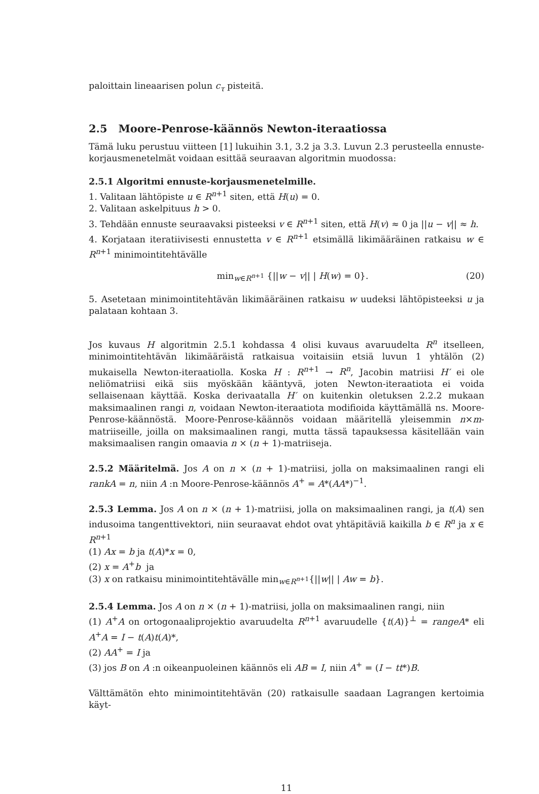paloittain lineaarisen polun c<sub>τ</sub> pisteitä.
2.5 Moore-Penrose-käännös Newton-iteraatiossa
Tämä luku perustuu viitteen [1] lukuihin 3.1, 3.2 ja 3.3. Luvun 2.3 perusteella ennuste-korjausmenetelmät voidaan esittää seuraavan algoritmin muodossa:
2.5.1 Algoritmi ennuste-korjausmenetelmille.
1. Valitaan lähtöpiste u ∈ R<sup>n+1</sup> siten, että H(u) = 0.
2. Valitaan askelpituus h > 0.
3. Tehdään ennuste seuraavaksi pisteeksi v ∈ R<sup>n+1</sup> siten, että H(v) ≈ 0 ja ||u − v|| ≈ h.
4. Korjataan iteratiivisesti ennustetta v ∈ R<sup>n+1</sup> etsimällä likimääräinen ratkaisu w ∈ R<sup>n+1</sup> minimointitehtävälle
min<sub>w∈R<sup>n+1</sup></sub> {||w − v|| | H(w) = 0}. (20)
5. Asetetaan minimointitehtävän likimääräinen ratkaisu w uudeksi lähtöpisteeksi u ja palataan kohtaan 3.
Jos kuvaus H algoritmin 2.5.1 kohdassa 4 olisi kuvaus avaruudelta R<sup>n</sup> itselleen, minimointitehtävän likimääräistä ratkaisua voitaisiin etsiä luvun 1 yhtälön (2) mukaisella Newton-iteraatiolla. Koska H : R<sup>n+1</sup> → R<sup>n</sup>, Jacobin matriisi H′ ei ole neliömatriisi eikä siis myöskään kääntyvä, joten Newton-iteraatiota ei voida sellaisenaan käyttää. Koska derivaatalla H′ on kuitenkin oletuksen 2.2.2 mukaan maksimaalinen rangi n, voidaan Newton-iteraatiota modifioida käyttämällä ns. Moore-Penrose-käännöstä. Moore-Penrose-käännös voidaan määritellä yleisemmin n×m-matriiseille, joilla on maksimaalinen rangi, mutta tässä tapauksessa käsitellään vain maksimaalisen rangin omaavia n × (n + 1)-matriiseja.
2.5.2 Määritelmä. Jos A on n × (n + 1)-matriisi, jolla on maksimaalinen rangi eli rankA = n, niin A :n Moore-Penrose-käännös A<sup>+</sup> = A*(AA*)<sup>−1</sup>.
2.5.3 Lemma. Jos A on n × (n + 1)-matriisi, jolla on maksimaalinen rangi, ja t(A) sen indusoima tangenttivektori, niin seuraavat ehdot ovat yhtäpitäviä kaikilla b ∈ R<sup>n</sup> ja x ∈ R<sup>n+1</sup>
(1) Ax = b ja t(A)*x = 0,
(2) x = A<sup>+</sup>b ja
(3) x on ratkaisu minimointitehtävälle min<sub>w∈R<sup>n+1</sup></sub>{||w|| | Aw = b}.
2.5.4 Lemma. Jos A on n × (n + 1)-matriisi, jolla on maksimaalinen rangi, niin
(1) A<sup>+</sup>A on ortogonaaliprojektio avaruudelta R<sup>n+1</sup> avaruudelle {t(A)}<sup>⊥</sup> = rangeA* eli A<sup>+</sup>A = I − t(A)t(A)*,
(2) AA<sup>+</sup> = I ja
(3) jos B on A :n oikeanpuoleinen käännös eli AB = I, niin A<sup>+</sup> = (I − tt*)B.
Välttämätön ehto minimointitehtävän (20) ratkaisulle saadaan Lagrangen kertoimia käyt-
11